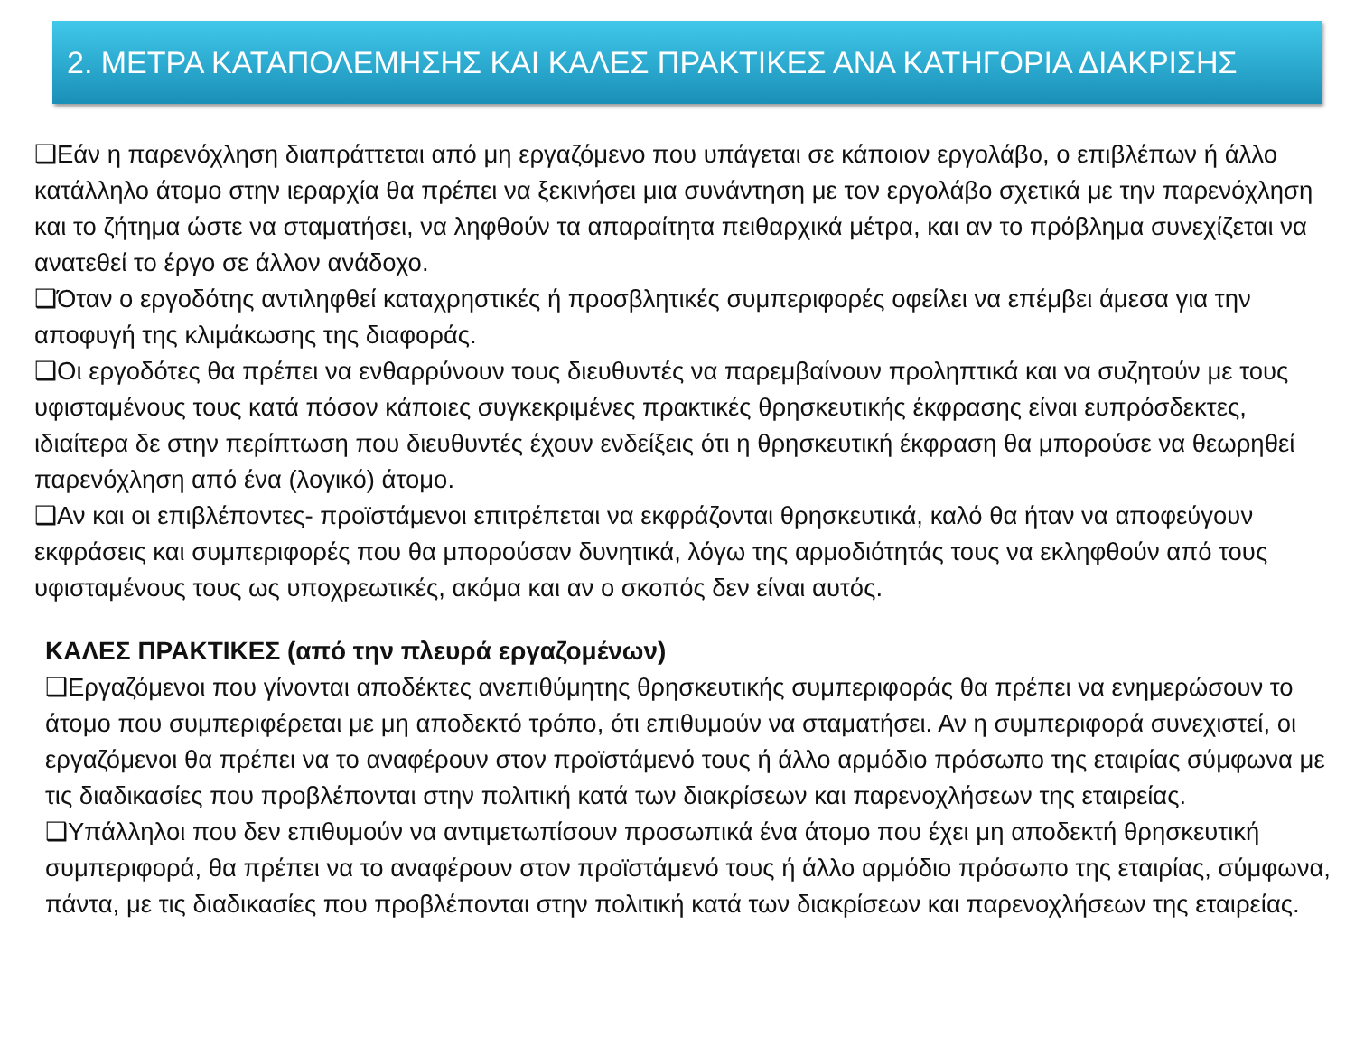2. ΜΕΤΡΑ ΚΑΤΑΠΟΛΕΜΗΣΗΣ ΚΑΙ ΚΑΛΕΣ ΠΡΑΚΤΙΚΕΣ ΑΝΑ ΚΑΤΗΓΟΡΙΑ ΔΙΑΚΡΙΣΗΣ
❑Εάν η παρενόχληση διαπράττεται από μη εργαζόμενο που υπάγεται σε κάποιον εργολάβο, ο επιβλέπων ή άλλο κατάλληλο άτομο στην ιεραρχία θα πρέπει να ξεκινήσει μια συνάντηση με τον εργολάβο σχετικά με την παρενόχληση και το ζήτημα ώστε να σταματήσει, να ληφθούν τα απαραίτητα πειθαρχικά μέτρα, και αν το πρόβλημα συνεχίζεται να ανατεθεί το έργο σε άλλον ανάδοχο.
❑Όταν ο εργοδότης αντιληφθεί καταχρηστικές ή προσβλητικές συμπεριφορές οφείλει να επέμβει άμεσα για την αποφυγή της κλιμάκωσης της διαφοράς.
❑Οι εργοδότες θα πρέπει να ενθαρρύνουν τους διευθυντές να παρεμβαίνουν προληπτικά και να συζητούν με τους υφισταμένους τους κατά πόσον κάποιες συγκεκριμένες πρακτικές θρησκευτικής έκφρασης είναι ευπρόσδεκτες, ιδιαίτερα δε στην περίπτωση που διευθυντές έχουν ενδείξεις ότι η θρησκευτική έκφραση θα μπορούσε να θεωρηθεί παρενόχληση από ένα (λογικό) άτομο.
❑Αν και οι επιβλέποντες- προϊστάμενοι επιτρέπεται να εκφράζονται θρησκευτικά, καλό θα ήταν να αποφεύγουν εκφράσεις και συμπεριφορές που θα μπορούσαν δυνητικά, λόγω της αρμοδιότητάς τους να εκληφθούν από τους υφισταμένους τους ως υποχρεωτικές, ακόμα και αν ο σκοπός δεν είναι αυτός.
ΚΑΛΕΣ ΠΡΑΚΤΙΚΕΣ (από την πλευρά εργαζομένων)
❑Εργαζόμενοι που γίνονται αποδέκτες ανεπιθύμητης θρησκευτικής συμπεριφοράς θα πρέπει να ενημερώσουν το άτομο που συμπεριφέρεται με μη αποδεκτό τρόπο, ότι επιθυμούν να σταματήσει. Αν η συμπεριφορά συνεχιστεί, οι εργαζόμενοι θα πρέπει να το αναφέρουν στον προϊστάμενό τους ή άλλο αρμόδιο πρόσωπο της εταιρίας σύμφωνα με τις διαδικασίες που προβλέπονται στην πολιτική κατά των διακρίσεων και παρενοχλήσεων της εταιρείας.
❑Υπάλληλοι που δεν επιθυμούν να αντιμετωπίσουν προσωπικά ένα άτομο που έχει μη αποδεκτή θρησκευτική συμπεριφορά, θα πρέπει να το αναφέρουν στον προϊστάμενό τους ή άλλο αρμόδιο πρόσωπο της εταιρίας, σύμφωνα, πάντα, με τις διαδικασίες που προβλέπονται στην πολιτική κατά των διακρίσεων και παρενοχλήσεων της εταιρείας.